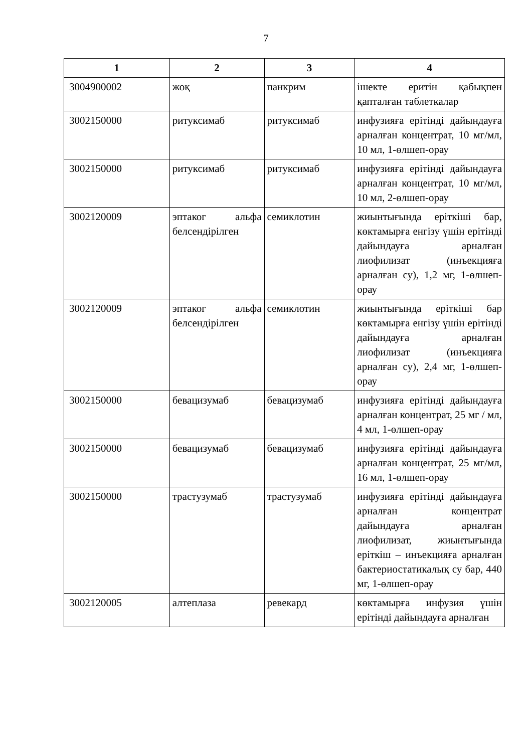7
| 1 | 2 | 3 | 4 |
| --- | --- | --- | --- |
| 3004900002 | жоқ | панкрим | ішекте еритін қабықпен қапталған таблеткалар |
| 3002150000 | ритуксимаб | ритуксимаб | инфузияға ерітінді дайындауға арналған концентрат, 10 мг/мл, 10 мл, 1-өлшеп-орау |
| 3002150000 | ритуксимаб | ритуксимаб | инфузияға ерітінді дайындауға арналған концентрат, 10 мг/мл, 10 мл, 2-өлшеп-орау |
| 3002120009 | эптаког альфа белсендірілген | семиклотин | жиынтығында еріткіші бар, көктамырға енгізу үшін ерітінді дайындауға арналған лиофилизат (инъекцияға арналған су), 1,2 мг, 1-өлшеп-орау |
| 3002120009 | эптаког альфа белсендірілген | семиклотин | жиынтығында еріткіші бар көктамырға енгізу үшін ерітінді дайындауға арналған лиофилизат (инъекцияға арналған су), 2,4 мг, 1-өлшеп-орау |
| 3002150000 | бевацизумаб | бевацизумаб | инфузияға ерітінді дайындауға арналған концентрат, 25 мг / мл, 4 мл, 1-өлшеп-орау |
| 3002150000 | бевацизумаб | бевацизумаб | инфузияға ерітінді дайындауға арналған концентрат, 25 мг/мл, 16 мл, 1-өлшеп-орау |
| 3002150000 | трастузумаб | трастузумаб | инфузияға ерітінді дайындауға арналған концентрат дайындауға арналған лиофилизат, жиынтығында еріткіш – инъекцияға арналған бактериостатикалық су бар, 440 мг, 1-өлшеп-орау |
| 3002120005 | алтеплаза | ревекард | көктамырға инфузия үшін ерітінді дайындауға арналған |